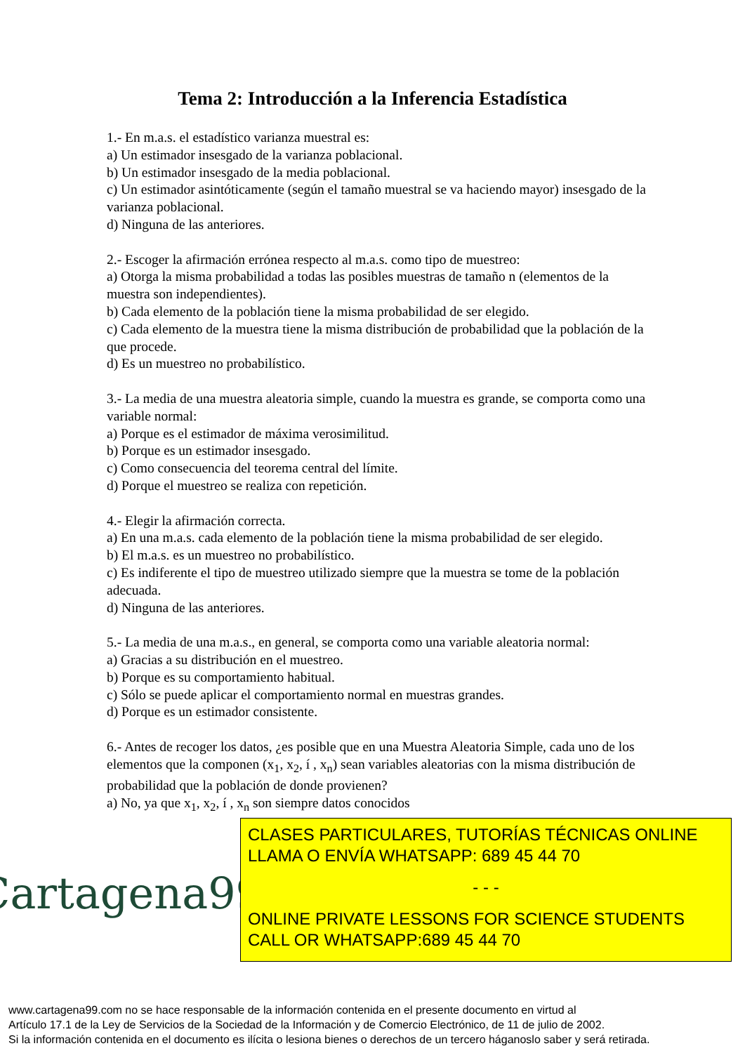Tema 2: Introducción a la Inferencia Estadística
1.- En m.a.s. el estadístico varianza muestral es:
a) Un estimador insesgado de la varianza poblacional.
b) Un estimador insesgado de la media poblacional.
c) Un estimador asintóticamente (según el tamaño muestral se va haciendo mayor) insesgado de la varianza poblacional.
d) Ninguna de las anteriores.
2.- Escoger la afirmación errónea respecto al m.a.s. como tipo de muestreo:
a) Otorga la misma probabilidad a todas las posibles muestras de tamaño n (elementos de la muestra son independientes).
b) Cada elemento de la población tiene la misma probabilidad de ser elegido.
c) Cada elemento de la muestra tiene la misma distribución de probabilidad que la población de la que procede.
d) Es un muestreo no probabilístico.
3.- La media de una muestra aleatoria simple, cuando la muestra es grande, se comporta como una variable normal:
a) Porque es el estimador de máxima verosimilitud.
b) Porque es un estimador insesgado.
c) Como consecuencia del teorema central del límite.
d) Porque el muestreo se realiza con repetición.
4.- Elegir la afirmación correcta.
a) En una m.a.s. cada elemento de la población tiene la misma probabilidad de ser elegido.
b) El m.a.s. es un muestreo no probabilístico.
c) Es indiferente el tipo de muestreo utilizado siempre que la muestra se tome de la población adecuada.
d) Ninguna de las anteriores.
5.- La media de una m.a.s., en general, se comporta como una variable aleatoria normal:
a) Gracias a su distribución en el muestreo.
b) Porque es su comportamiento habitual.
c) Sólo se puede aplicar el comportamiento normal en muestras grandes.
d) Porque es un estimador consistente.
6.- Antes de recoger los datos, ¿es posible que en una Muestra Aleatoria Simple, cada uno de los elementos que la componen (x<sub>1</sub>, x<sub>2</sub>, í , x<sub>n</sub>) sean variables aleatorias con la misma distribución de probabilidad que la población de donde provienen?
a) No, ya que x<sub>1</sub>, x<sub>2</sub>, í , x<sub>n</sub> son siempre datos conocidos
Cartagena99
CLASES PARTICULARES, TUTORÍAS TÉCNICAS ONLINE
LLAMA O ENVÍA WHATSAPP: 689 45 44 70
- - -
ONLINE PRIVATE LESSONS FOR SCIENCE STUDENTS
CALL OR WHATSAPP:689 45 44 70
www.cartagena99.com no se hace responsable de la información contenida en el presente documento en virtud al
Artículo 17.1 de la Ley de Servicios de la Sociedad de la Información y de Comercio Electrónico, de 11 de julio de 2002.
Si la información contenida en el documento es ilícita o lesiona bienes o derechos de un tercero háganoslo saber y será retirada.